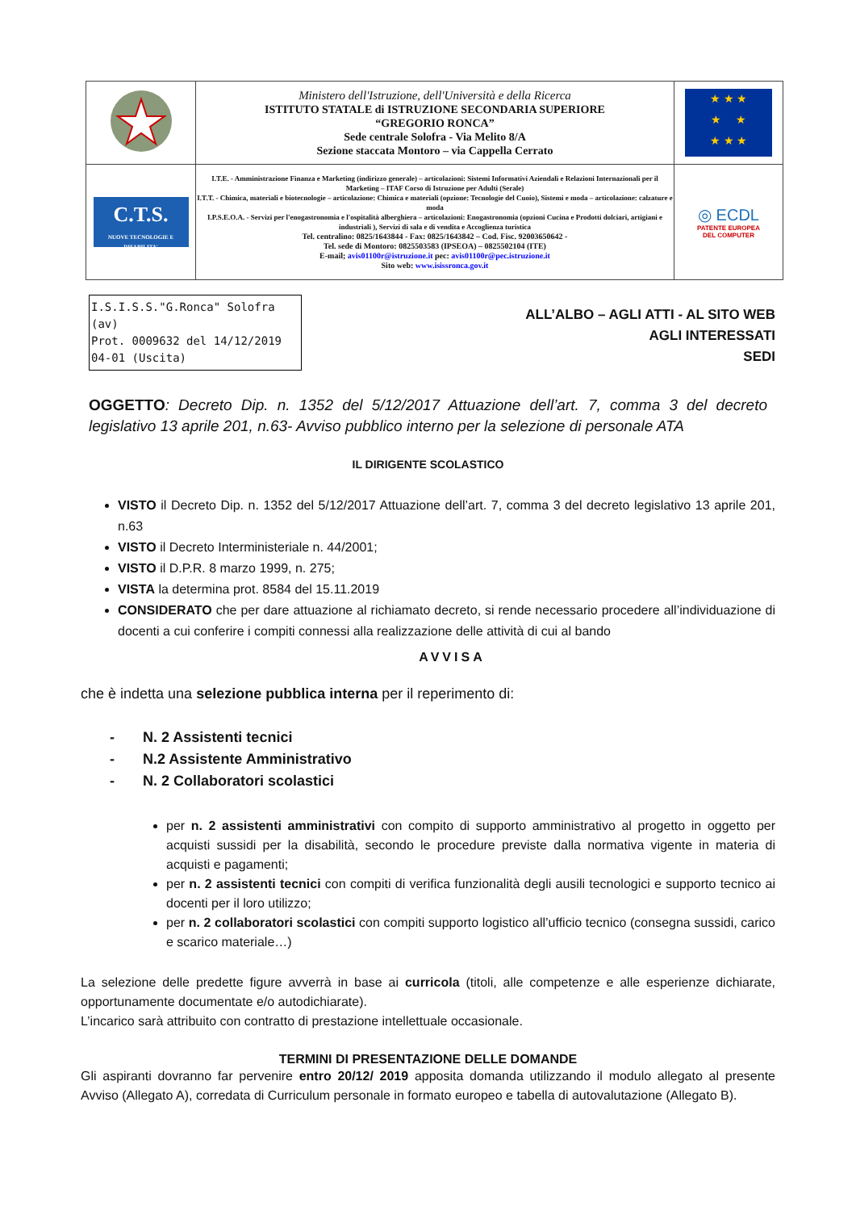| | Ministero dell'Istruzione, dell'Università e della Ricerca ISTITUTO STATALE di ISTRUZIONE SECONDARIA SUPERIORE “GREGORIO RONCA” Sede centrale Solofra - Via Melito 8/A Sezione staccata Montoro – via Cappella Cerrato | ★ ★ ★ ★ ★ ★ ★ ★ |
| C.T.S. NUOVE TECNOLOGIE E DISABILITA' | I.T.E. - Amministrazione Finanza e Marketing (indirizzo generale) – articolazioni: Sistemi Informativi Aziendali e Relazioni Internazionali per il Marketing – ITAF Corso di Istruzione per Adulti (Serale) I.T.T. - Chimica, materiali e biotecnologie – articolazione: Chimica e materiali (opzione: Tecnologie del Cuoio), Sistemi e moda – articolazione: calzature e moda I.P.S.E.O.A. - Servizi per l'enogastronomia e l'ospitalità alberghiera – articolazioni: Enogastronomia (opzioni Cucina e Prodotti dolciari, artigiani e industriali ), Servizi di sala e di vendita e Accoglienza turistica Tel. centralino: 0825/1643844 - Fax: 0825/1643842 – Cod. Fisc. 92003650642 - Tel. sede di Montoro: 0825503583 (IPSEOA) – 0825502104 (ITE) E-mail; avis01100r@istruzione.it pec: avis01100r@pec.istruzione.it Sito web: www.isissronca.gov.it | ◎ ECDL PATENTE EUROPEA DEL COMPUTER |
I.S.I.S.S."G.Ronca" Solofra (av)
Prot. 0009632 del 14/12/2019
04-01 (Uscita)
ALL’ALBO – AGLI ATTI - AL SITO WEB
AGLI INTERESSATI
SEDI
OGGETTO: Decreto Dip. n. 1352 del 5/12/2017 Attuazione dell’art. 7, comma 3 del decreto legislativo 13 aprile 201, n.63- Avviso pubblico interno per la selezione di personale ATA
IL DIRIGENTE SCOLASTICO
VISTO il Decreto Dip. n. 1352 del 5/12/2017 Attuazione dell’art. 7, comma 3 del decreto legislativo 13 aprile 201, n.63
VISTO il Decreto Interministeriale n. 44/2001;
VISTO il D.P.R. 8 marzo 1999, n. 275;
VISTA la determina prot. 8584 del 15.11.2019
CONSIDERATO che per dare attuazione al richiamato decreto, si rende necessario procedere all’individuazione di docenti a cui conferire i compiti connessi alla realizzazione delle attività di cui al bando
AVVISA
che è indetta una selezione pubblica interna per il reperimento di:
- N. 2 Assistenti tecnici
- N.2 Assistente Amministrativo
- N. 2 Collaboratori scolastici
per n. 2 assistenti amministrativi con compito di supporto amministrativo al progetto in oggetto per acquisti sussidi per la disabilità, secondo le procedure previste dalla normativa vigente in materia di acquisti e pagamenti;
per n. 2 assistenti tecnici con compiti di verifica funzionalità degli ausili tecnologici e supporto tecnico ai docenti per il loro utilizzo;
per n. 2 collaboratori scolastici con compiti supporto logistico all’ufficio tecnico (consegna sussidi, carico e scarico materiale…)
La selezione delle predette figure avverrà in base ai curricola (titoli, alle competenze e alle esperienze dichiarate, opportunamente documentate e/o autodichiarate).
L’incarico sarà attribuito con contratto di prestazione intellettuale occasionale.
TERMINI DI PRESENTAZIONE DELLE DOMANDE
Gli aspiranti dovranno far pervenire entro 20/12/ 2019 apposita domanda utilizzando il modulo allegato al presente Avviso (Allegato A), corredata di Curriculum personale in formato europeo e tabella di autovalutazione (Allegato B).